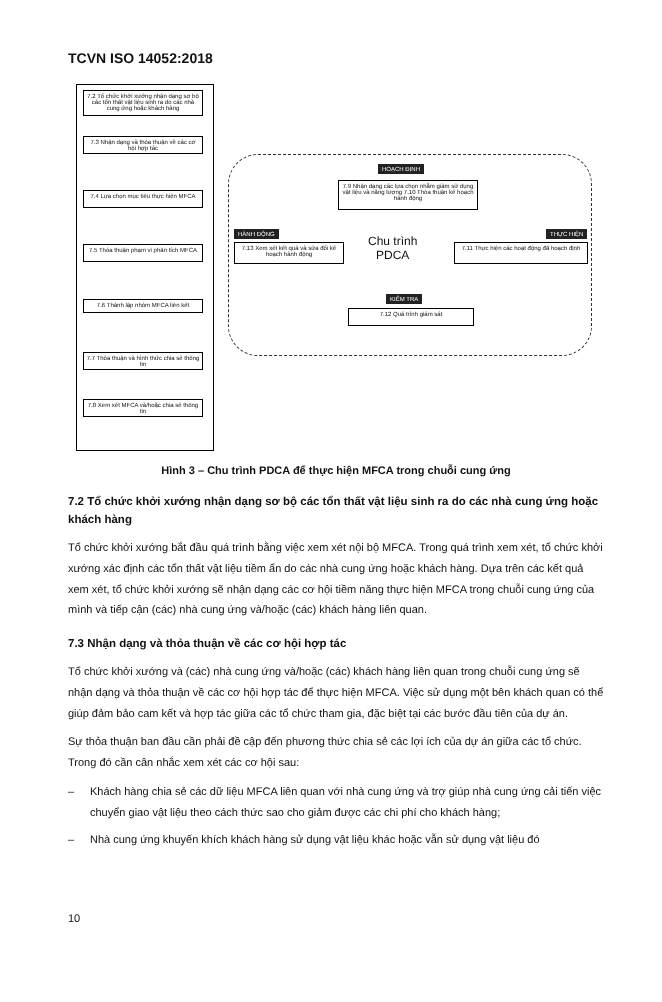TCVN ISO 14052:2018
7.2 Tổ chức khởi xướng nhận dạng sơ bộ các tổn thất vật liệu sinh ra do các nhà cung ứng hoặc khách hàng
7.3 Nhận dạng và thỏa thuận về các cơ hội hợp tác
7.4 Lựa chọn mục tiêu thực hiện MFCA
7.5 Thỏa thuận phạm vi phân tích MFCA
7.6 Thành lập nhóm MFCA liên kết
7.7 Thỏa thuận và hình thức chia sẻ thông tin
7.8 Xem xét MFCA và/hoặc chia sẻ thông tin
HOẠCH ĐỊNH
7.9 Nhận dạng các lựa chọn nhằm giảm sử dụng vật liệu và năng lượng 7.10 Thỏa thuận kế hoạch hành động
HÀNH ĐỘNG
7.13 Xem xét kết quả và sửa đổi kế hoạch hành động
Chu trình
PDCA
THỰC HIỆN
7.11 Thực hiện các hoạt động đã hoạch định
KIỂM TRA
7.12 Quá trình giám sát
Hình 3 – Chu trình PDCA để thực hiện MFCA trong chuỗi cung ứng
7.2 Tổ chức khởi xướng nhận dạng sơ bộ các tổn thất vật liệu sinh ra do các nhà cung ứng hoặc khách hàng
Tổ chức khởi xướng bắt đầu quá trình bằng việc xem xét nội bộ MFCA. Trong quá trình xem xét, tổ chức khởi xướng xác định các tổn thất vật liệu tiềm ẩn do các nhà cung ứng hoặc khách hàng. Dựa trên các kết quả xem xét, tổ chức khởi xướng sẽ nhận dạng các cơ hội tiềm năng thực hiện MFCA trong chuỗi cung ứng của mình và tiếp cận (các) nhà cung ứng và/hoặc (các) khách hàng liên quan.
7.3 Nhận dạng và thỏa thuận về các cơ hội hợp tác
Tổ chức khởi xướng và (các) nhà cung ứng và/hoặc (các) khách hàng liên quan trong chuỗi cung ứng sẽ nhận dạng và thỏa thuận về các cơ hội hợp tác để thực hiện MFCA. Việc sử dụng một bên khách quan có thể giúp đảm bảo cam kết và hợp tác giữa các tổ chức tham gia, đặc biệt tại các bước đầu tiên của dự án.
Sự thỏa thuận ban đầu cần phải đề cập đến phương thức chia sẻ các lợi ích của dự án giữa các tổ chức. Trong đó cần cân nhắc xem xét các cơ hội sau:
– Khách hàng chia sẻ các dữ liệu MFCA liên quan với nhà cung ứng và trợ giúp nhà cung ứng cải tiến việc chuyển giao vật liệu theo cách thức sao cho giảm được các chi phí cho khách hàng;
– Nhà cung ứng khuyến khích khách hàng sử dụng vật liệu khác hoặc vẫn sử dụng vật liệu đó
10